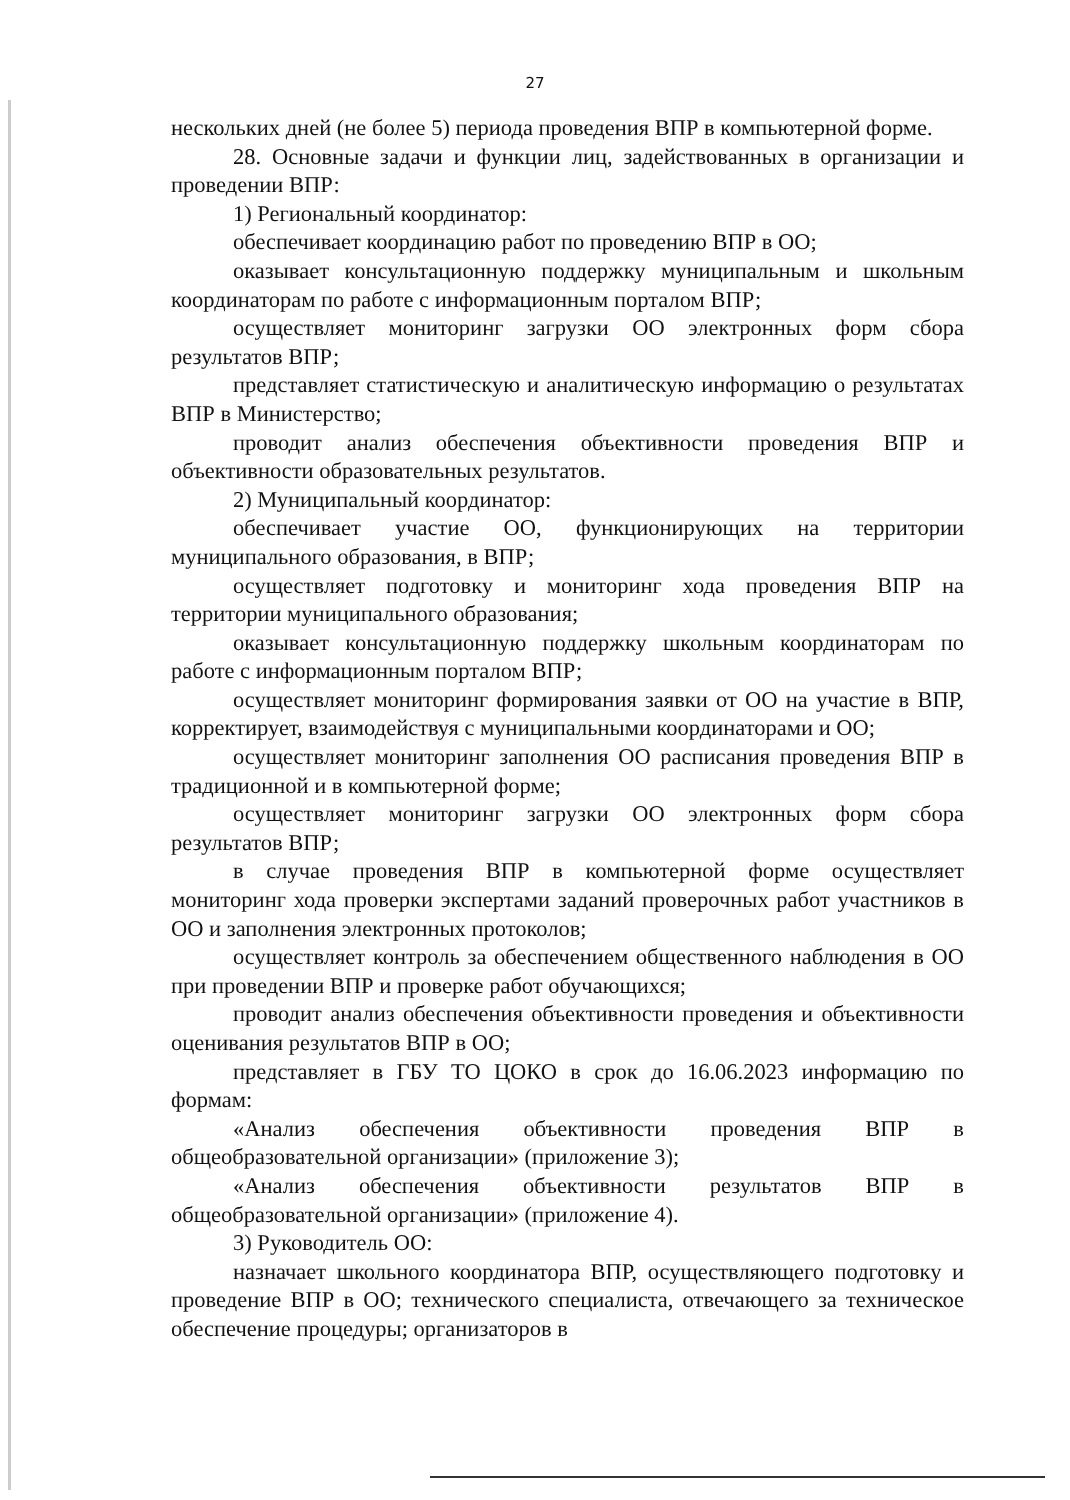27
нескольких дней (не более 5) периода проведения ВПР в компьютерной форме.
28. Основные задачи и функции лиц, задействованных в организации и проведении ВПР:
1) Региональный координатор:
обеспечивает координацию работ по проведению ВПР в ОО;
оказывает консультационную поддержку муниципальным и школьным координаторам по работе с информационным порталом ВПР;
осуществляет мониторинг загрузки ОО электронных форм сбора результатов ВПР;
представляет статистическую и аналитическую информацию о результатах ВПР в Министерство;
проводит анализ обеспечения объективности проведения ВПР и объективности образовательных результатов.
2) Муниципальный координатор:
обеспечивает участие ОО, функционирующих на территории муниципального образования, в ВПР;
осуществляет подготовку и мониторинг хода проведения ВПР на территории муниципального образования;
оказывает консультационную поддержку школьным координаторам по работе с информационным порталом ВПР;
осуществляет мониторинг формирования заявки от ОО на участие в ВПР, корректирует, взаимодействуя с муниципальными координаторами и ОО;
осуществляет мониторинг заполнения ОО расписания проведения ВПР в традиционной и в компьютерной форме;
осуществляет мониторинг загрузки ОО электронных форм сбора результатов ВПР;
в случае проведения ВПР в компьютерной форме осуществляет мониторинг хода проверки экспертами заданий проверочных работ участников в ОО и заполнения электронных протоколов;
осуществляет контроль за обеспечением общественного наблюдения в ОО при проведении ВПР и проверке работ обучающихся;
проводит анализ обеспечения объективности проведения и объективности оценивания результатов ВПР в ОО;
представляет в ГБУ ТО ЦОКО в срок до 16.06.2023 информацию по формам:
«Анализ обеспечения объективности проведения ВПР в общеобразовательной организации» (приложение 3);
«Анализ обеспечения объективности результатов ВПР в общеобразовательной организации» (приложение 4).
3) Руководитель ОО:
назначает школьного координатора ВПР, осуществляющего подготовку и проведение ВПР в ОО; технического специалиста, отвечающего за техническое обеспечение процедуры; организаторов в